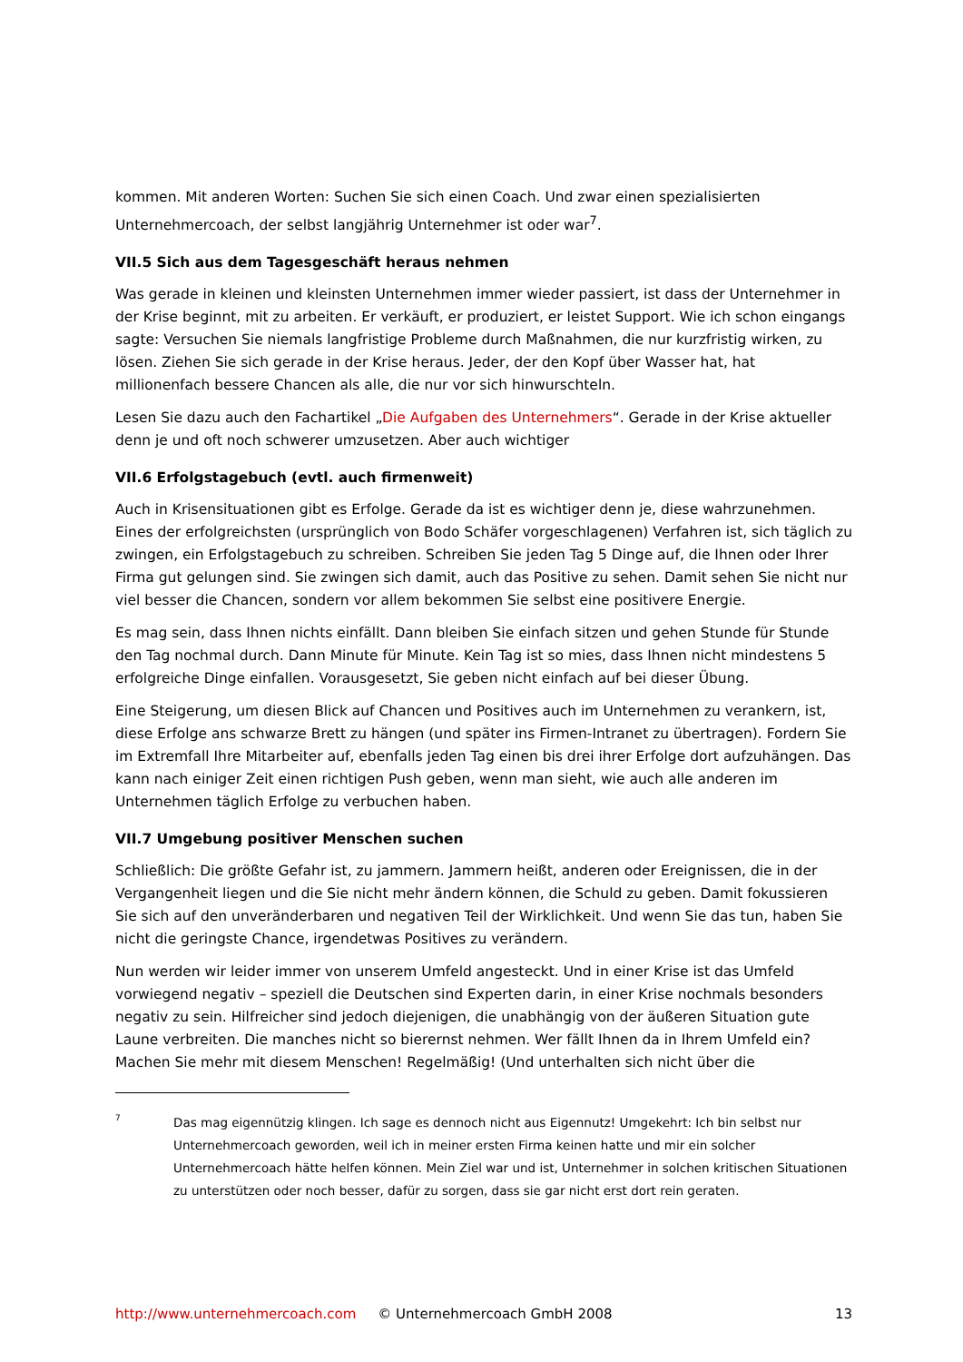kommen. Mit anderen Worten: Suchen Sie sich einen Coach. Und zwar einen spezialisierten Unternehmercoach, der selbst langjährig Unternehmer ist oder war<sup>7</sup>.
VII.5 Sich aus dem Tagesgeschäft heraus nehmen
Was gerade in kleinen und kleinsten Unternehmen immer wieder passiert, ist dass der Unternehmer in der Krise beginnt, mit zu arbeiten. Er verkäuft, er produziert, er leistet Support. Wie ich schon eingangs sagte: Versuchen Sie niemals langfristige Probleme durch Maßnahmen, die nur kurzfristig wirken, zu lösen. Ziehen Sie sich gerade in der Krise heraus. Jeder, der den Kopf über Wasser hat, hat millionenfach bessere Chancen als alle, die nur vor sich hinwurschteln.
Lesen Sie dazu auch den Fachartikel „Die Aufgaben des Unternehmers“. Gerade in der Krise aktueller denn je und oft noch schwerer umzusetzen. Aber auch wichtiger
VII.6 Erfolgstagebuch (evtl. auch firmenweit)
Auch in Krisensituationen gibt es Erfolge. Gerade da ist es wichtiger denn je, diese wahrzunehmen. Eines der erfolgreichsten (ursprünglich von Bodo Schäfer vorgeschlagenen) Verfahren ist, sich täglich zu zwingen, ein Erfolgstagebuch zu schreiben. Schreiben Sie jeden Tag 5 Dinge auf, die Ihnen oder Ihrer Firma gut gelungen sind. Sie zwingen sich damit, auch das Positive zu sehen. Damit sehen Sie nicht nur viel besser die Chancen, sondern vor allem bekommen Sie selbst eine positivere Energie.
Es mag sein, dass Ihnen nichts einfällt. Dann bleiben Sie einfach sitzen und gehen Stunde für Stunde den Tag nochmal durch. Dann Minute für Minute. Kein Tag ist so mies, dass Ihnen nicht mindestens 5 erfolgreiche Dinge einfallen. Vorausgesetzt, Sie geben nicht einfach auf bei dieser Übung.
Eine Steigerung, um diesen Blick auf Chancen und Positives auch im Unternehmen zu verankern, ist, diese Erfolge ans schwarze Brett zu hängen (und später ins Firmen-Intranet zu übertragen). Fordern Sie im Extremfall Ihre Mitarbeiter auf, ebenfalls jeden Tag einen bis drei ihrer Erfolge dort aufzuhängen. Das kann nach einiger Zeit einen richtigen Push geben, wenn man sieht, wie auch alle anderen im Unternehmen täglich Erfolge zu verbuchen haben.
VII.7 Umgebung positiver Menschen suchen
Schließlich: Die größte Gefahr ist, zu jammern. Jammern heißt, anderen oder Ereignissen, die in der Vergangenheit liegen und die Sie nicht mehr ändern können, die Schuld zu geben. Damit fokussieren Sie sich auf den unveränderbaren und negativen Teil der Wirklichkeit. Und wenn Sie das tun, haben Sie nicht die geringste Chance, irgendetwas Positives zu verändern.
Nun werden wir leider immer von unserem Umfeld angesteckt. Und in einer Krise ist das Umfeld vorwiegend negativ – speziell die Deutschen sind Experten darin, in einer Krise nochmals besonders negativ zu sein. Hilfreicher sind jedoch diejenigen, die unabhängig von der äußeren Situation gute Laune verbreiten. Die manches nicht so bierernst nehmen. Wer fällt Ihnen da in Ihrem Umfeld ein? Machen Sie mehr mit diesem Menschen! Regelmäßig! (Und unterhalten sich nicht über die
7
Das mag eigennützig klingen. Ich sage es dennoch nicht aus Eigennutz! Umgekehrt: Ich bin selbst nur Unternehmercoach geworden, weil ich in meiner ersten Firma keinen hatte und mir ein solcher Unternehmercoach hätte helfen können. Mein Ziel war und ist, Unternehmer in solchen kritischen Situationen zu unterstützen oder noch besser, dafür zu sorgen, dass sie gar nicht erst dort rein geraten.
http://www.unternehmercoach.com © Unternehmercoach GmbH 2008 13